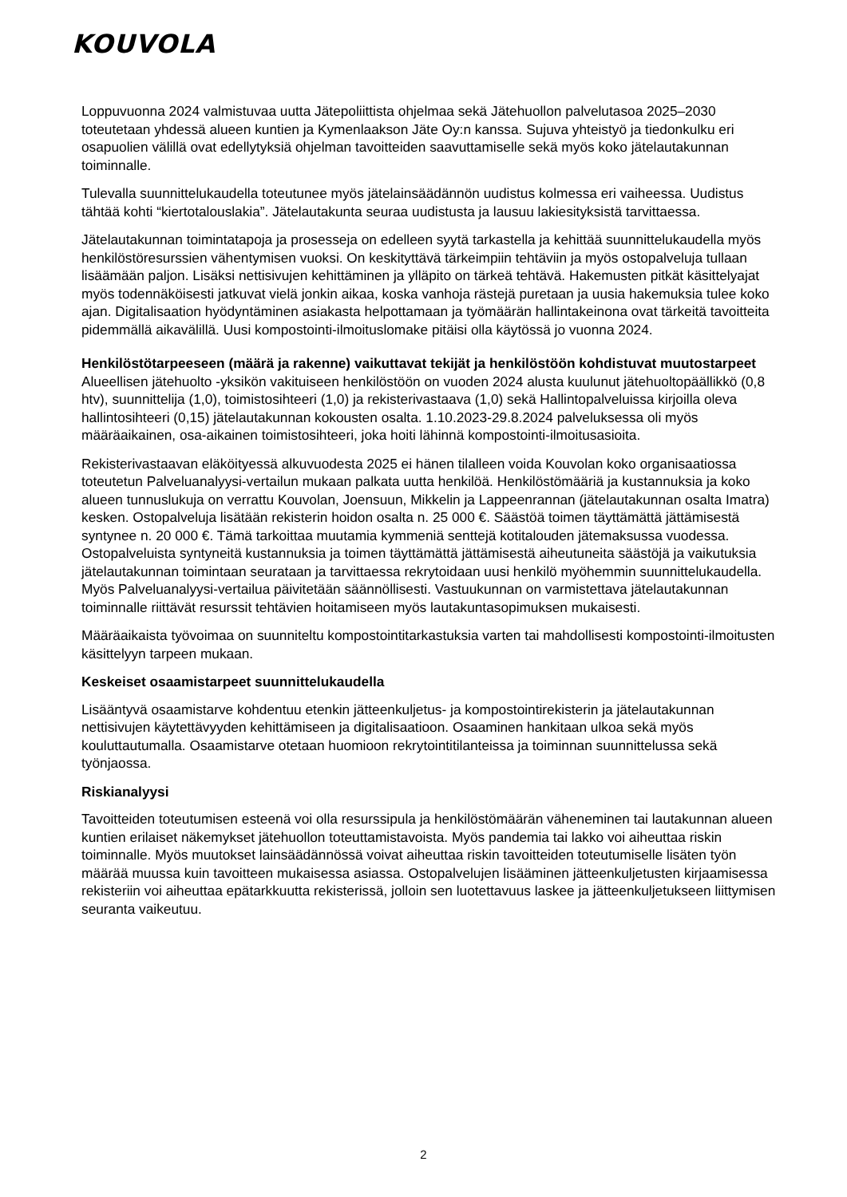KOUVOLA
Loppuvuonna 2024 valmistuvaa uutta Jätepoliittista ohjelmaa sekä Jätehuollon palvelutasoa 2025–2030 toteutetaan yhdessä alueen kuntien ja Kymenlaakson Jäte Oy:n kanssa. Sujuva yhteistyö ja tiedonkulku eri osapuolien välillä ovat edellytyksiä ohjelman tavoitteiden saavuttamiselle sekä myös koko jätelautakunnan toiminnalle.
Tulevalla suunnittelukaudella toteutunee myös jätelainsäädännön uudistus kolmessa eri vaiheessa. Uudistus tähtää kohti “kiertotalouslakia”. Jätelautakunta seuraa uudistusta ja lausuu lakiesityksistä tarvittaessa.
Jätelautakunnan toimintatapoja ja prosesseja on edelleen syytä tarkastella ja kehittää suunnittelukaudella myös henkilöstöresurssien vähentymisen vuoksi. On keskityttävä tärkeimpiin tehtäviin ja myös ostopalveluja tullaan lisäämään paljon. Lisäksi nettisivujen kehittäminen ja ylläpito on tärkeä tehtävä. Hakemusten pitkät käsittelyajat myös todennäköisesti jatkuvat vielä jonkin aikaa, koska vanhoja rästejä puretaan ja uusia hakemuksia tulee koko ajan. Digitalisaation hyödyntäminen asiakasta helpottamaan ja työmäärän hallintakeinona ovat tärkeitä tavoitteita pidemmällä aikavälillä. Uusi kompostointi-ilmoituslomake pitäisi olla käytössä jo vuonna 2024.
Henkilöstötarpeeseen (määrä ja rakenne) vaikuttavat tekijät ja henkilöstöön kohdistuvat muutostarpeet
Alueellisen jätehuolto -yksikön vakituiseen henkilöstöön on vuoden 2024 alusta kuulunut jätehuoltopäällikkö (0,8 htv), suunnittelija (1,0), toimistosihteeri (1,0) ja rekisterivastaava (1,0) sekä Hallintopalveluissa kirjoilla oleva hallintosihteeri (0,15) jätelautakunnan kokousten osalta. 1.10.2023-29.8.2024 palveluksessa oli myös määräaikainen, osa-aikainen toimistosihteeri, joka hoiti lähinnä kompostointi-ilmoitusasioita.
Rekisterivastaavan eläköityessä alkuvuodesta 2025 ei hänen tilalleen voida Kouvolan koko organisaatiossa toteutetun Palveluanalyysi-vertailun mukaan palkata uutta henkilöä. Henkilöstömääriä ja kustannuksia ja koko alueen tunnuslukuja on verrattu Kouvolan, Joensuun, Mikkelin ja Lappeenrannan (jätelautakunnan osalta Imatra) kesken. Ostopalveluja lisätään rekisterin hoidon osalta n. 25 000 €. Säästöä toimen täyttämättä jättämisestä syntynee n. 20 000 €. Tämä tarkoittaa muutamia kymmeniä senttejä kotitalouden jätemaksussa vuodessa. Ostopalveluista syntyneitä kustannuksia ja toimen täyttämättä jättämisestä aiheutuneita säästöjä ja vaikutuksia jätelautakunnan toimintaan seurataan ja tarvittaessa rekrytoidaan uusi henkilö myöhemmin suunnittelukaudella. Myös Palveluanalyysi-vertailua päivitetään säännöllisesti. Vastuukunnan on varmistettava jätelautakunnan toiminnalle riittävät resurssit tehtävien hoitamiseen myös lautakuntasopimuksen mukaisesti.
Määräaikaista työvoimaa on suunniteltu kompostointitarkastuksia varten tai mahdollisesti kompostointi-ilmoitusten käsittelyyn tarpeen mukaan.
Keskeiset osaamistarpeet suunnittelukaudella
Lisääntyvä osaamistarve kohdentuu etenkin jätteenkuljetus- ja kompostointirekisterin ja jätelautakunnan nettisivujen käytettävyyden kehittämiseen ja digitalisaatioon. Osaaminen hankitaan ulkoa sekä myös kouluttautumalla. Osaamistarve otetaan huomioon rekrytointitilanteissa ja toiminnan suunnittelussa sekä työnjaossa.
Riskianalyysi
Tavoitteiden toteutumisen esteenä voi olla resurssipula ja henkilöstömäärän väheneminen tai lautakunnan alueen kuntien erilaiset näkemykset jätehuollon toteuttamistavoista. Myös pandemia tai lakko voi aiheuttaa riskin toiminnalle. Myös muutokset lainsäädännössä voivat aiheuttaa riskin tavoitteiden toteutumiselle lisäten työn määrää muussa kuin tavoitteen mukaisessa asiassa. Ostopalvelujen lisääminen jätteenkuljetusten kirjaamisessa rekisteriin voi aiheuttaa epätarkkuutta rekisterissä, jolloin sen luotettavuus laskee ja jätteenkuljetukseen liittymisen seuranta vaikeutuu.
2